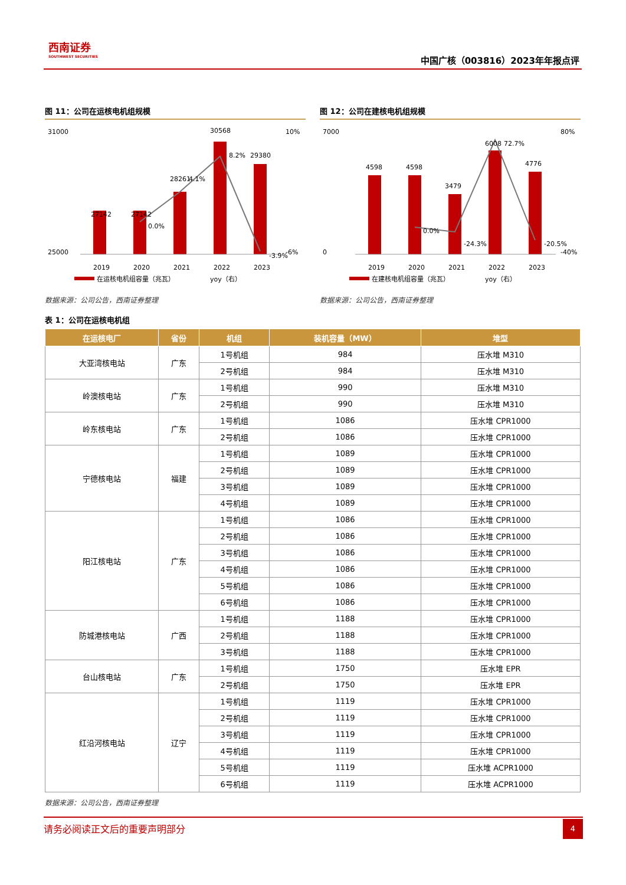西南证券
SOUTHWEST SECURITIES
中国广核（003816）2023年年报点评
图 11：公司在运核电机组规模
31000
25000
10%
-6%
27142
27142
28261
30568
29380
0.0%
4.1%
8.2%
-3.9%
2019
2020
2021
2022
2023
在运核电机组容量（兆瓦）
yoy（右）
数据来源：公司公告，西南证券整理
图 12：公司在建核电机组规模
7000
0
80%
-40%
4598
4598
3479
6008
4776
0.0%
-24.3%
72.7%
-20.5%
2019
2020
2021
2022
2023
在建核电机组容量（兆瓦）
yoy（右）
数据来源：公司公告，西南证券整理
表 1：公司在运核电机组
| 在运核电厂 | 省份 | 机组 | 装机容量（MW） | 堆型 |
| --- | --- | --- | --- | --- |
| 大亚湾核电站 | 广东 | 1号机组 | 984 | 压水堆 M310 |
| | | 2号机组 | 984 | 压水堆 M310 |
| 岭澳核电站 | 广东 | 1号机组 | 990 | 压水堆 M310 |
| | | 2号机组 | 990 | 压水堆 M310 |
| 岭东核电站 | 广东 | 1号机组 | 1086 | 压水堆 CPR1000 |
| | | 2号机组 | 1086 | 压水堆 CPR1000 |
| 宁德核电站 | 福建 | 1号机组 | 1089 | 压水堆 CPR1000 |
| | | 2号机组 | 1089 | 压水堆 CPR1000 |
| | | 3号机组 | 1089 | 压水堆 CPR1000 |
| | | 4号机组 | 1089 | 压水堆 CPR1000 |
| 阳江核电站 | 广东 | 1号机组 | 1086 | 压水堆 CPR1000 |
| | | 2号机组 | 1086 | 压水堆 CPR1000 |
| | | 3号机组 | 1086 | 压水堆 CPR1000 |
| | | 4号机组 | 1086 | 压水堆 CPR1000 |
| | | 5号机组 | 1086 | 压水堆 CPR1000 |
| | | 6号机组 | 1086 | 压水堆 CPR1000 |
| 防城港核电站 | 广西 | 1号机组 | 1188 | 压水堆 CPR1000 |
| | | 2号机组 | 1188 | 压水堆 CPR1000 |
| | | 3号机组 | 1188 | 压水堆 CPR1000 |
| 台山核电站 | 广东 | 1号机组 | 1750 | 压水堆 EPR |
| | | 2号机组 | 1750 | 压水堆 EPR |
| 红沿河核电站 | 辽宁 | 1号机组 | 1119 | 压水堆 CPR1000 |
| | | 2号机组 | 1119 | 压水堆 CPR1000 |
| | | 3号机组 | 1119 | 压水堆 CPR1000 |
| | | 4号机组 | 1119 | 压水堆 CPR1000 |
| | | 5号机组 | 1119 | 压水堆 ACPR1000 |
| | | 6号机组 | 1119 | 压水堆 ACPR1000 |
数据来源：公司公告，西南证券整理
请务必阅读正文后的重要声明部分
4